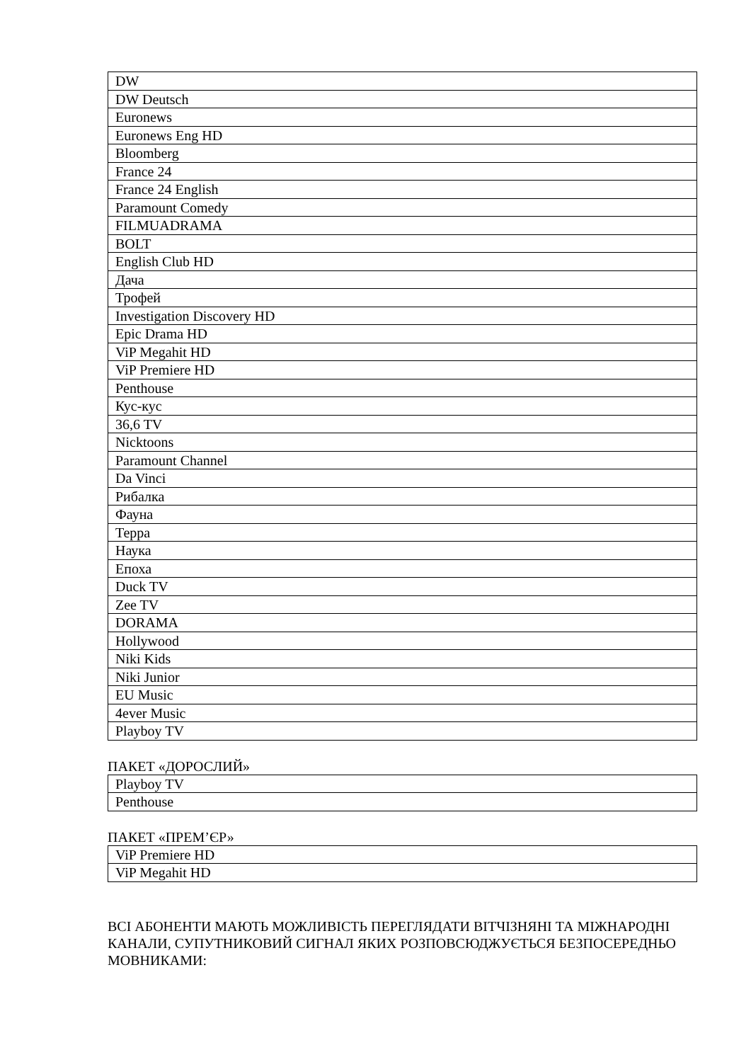| DW |
| DW Deutsch |
| Euronews |
| Euronews Eng HD |
| Bloomberg |
| France 24 |
| France 24 English |
| Paramount Comedy |
| FILMUADRAMA |
| BOLT |
| English Club HD |
| Дача |
| Трофей |
| Investigation Discovery HD |
| Epic Drama HD |
| ViP Megahit HD |
| ViP Premiere HD |
| Penthouse |
| Кус-кус |
| 36,6 TV |
| Nicktoons |
| Paramount Channel |
| Da Vinci |
| Рибалка |
| Фауна |
| Терра |
| Наука |
| Епоха |
| Duck TV |
| Zee TV |
| DORAMA |
| Hollywood |
| Niki Kids |
| Niki Junior |
| EU Music |
| 4ever Music |
| Playboy TV |
ПАКЕТ «ДОРОСЛИЙ»
| Playboy TV |
| Penthouse |
ПАКЕТ «ПРЕМ’ЄР»
| ViP Premiere HD |
| ViP Megahit HD |
ВСІ АБОНЕНТИ МАЮТЬ МОЖЛИВІСТЬ ПЕРЕГЛЯДАТИ ВІТЧІЗНЯНІ ТА МІЖНАРОДНІ КАНАЛИ, СУПУТНИКОВИЙ СИГНАЛ ЯКИХ РОЗПОВСЮДЖУЄТЬСЯ БЕЗПОСЕРЕДНЬО МОВНИКАМИ: